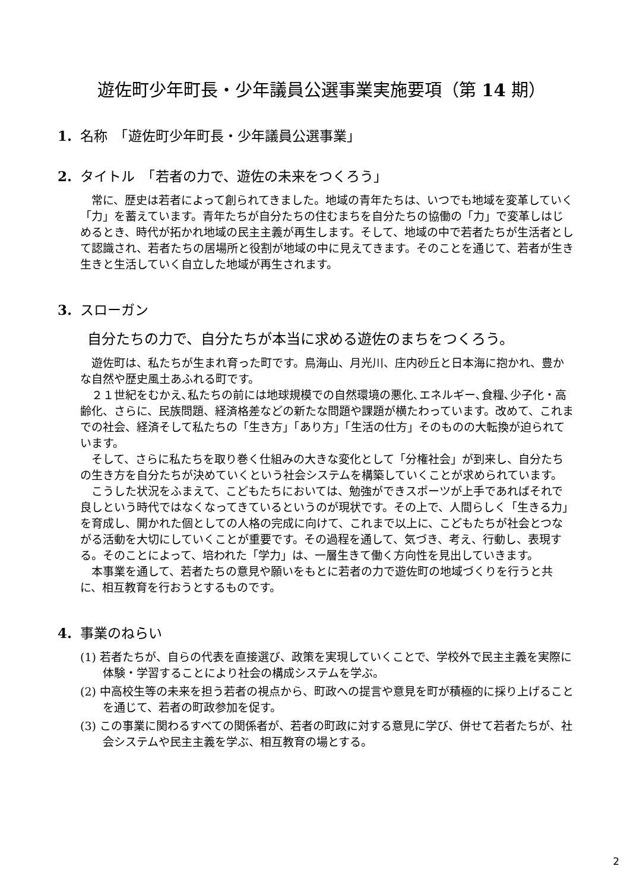遊佐町少年町長・少年議員公選事業実施要項（第 14 期）
1. 名称　「遊佐町少年町長・少年議員公選事業」
2. タイトル　「若者の力で、遊佐の未来をつくろう」
常に、歴史は若者によって創られてきました。地域の青年たちは、いつでも地域を変革していく「力」を蓄えています。青年たちが自分たちの住むまちを自分たちの協働の「力」で変革しはじめるとき、時代が拓かれ地域の民主主義が再生します。そして、地域の中で若者たちが生活者として認識され、若者たちの居場所と役割が地域の中に見えてきます。そのことを通じて、若者が生き生きと生活していく自立した地域が再生されます。
3. スローガン
自分たちの力で、自分たちが本当に求める遊佐のまちをつくろう。
遊佐町は、私たちが生まれ育った町です。鳥海山、月光川、庄内砂丘と日本海に抱かれ、豊かな自然や歴史風土あふれる町です。
２１世紀をむかえ､私たちの前には地球規模での自然環境の悪化､エネルギー､食糧､少子化・高齢化、さらに、民族問題、経済格差などの新たな問題や課題が横たわっています。改めて、これまでの社会、経済そして私たちの「生き方」「あり方」「生活の仕方」そのものの大転換が迫られています。
そして、さらに私たちを取り巻く仕組みの大きな変化として「分権社会」が到来し、自分たちの生き方を自分たちが決めていくという社会システムを構築していくことが求められています。
こうした状況をふまえて、こどもたちにおいては、勉強ができスポーツが上手であればそれで良しという時代ではなくなってきているというのが現状です。その上で、人間らしく「生きる力」を育成し、開かれた個としての人格の完成に向けて、これまで以上に、こどもたちが社会とつながる活動を大切にしていくことが重要です。その過程を通して、気づき、考え、行動し、表現する。そのことによって、培われた「学力」は、一層生きて働く方向性を見出していきます。
本事業を通して、若者たちの意見や願いをもとに若者の力で遊佐町の地域づくりを行うと共に、相互教育を行おうとするものです。
4. 事業のねらい
(1) 若者たちが、自らの代表を直接選び、政策を実現していくことで、学校外で民主主義を実際に体験・学習することにより社会の構成システムを学ぶ。
(2) 中高校生等の未来を担う若者の視点から、町政への提言や意見を町が積極的に採り上げることを通じて、若者の町政参加を促す。
(3) この事業に関わるすべての関係者が、若者の町政に対する意見に学び、併せて若者たちが、社会システムや民主主義を学ぶ、相互教育の場とする。
2